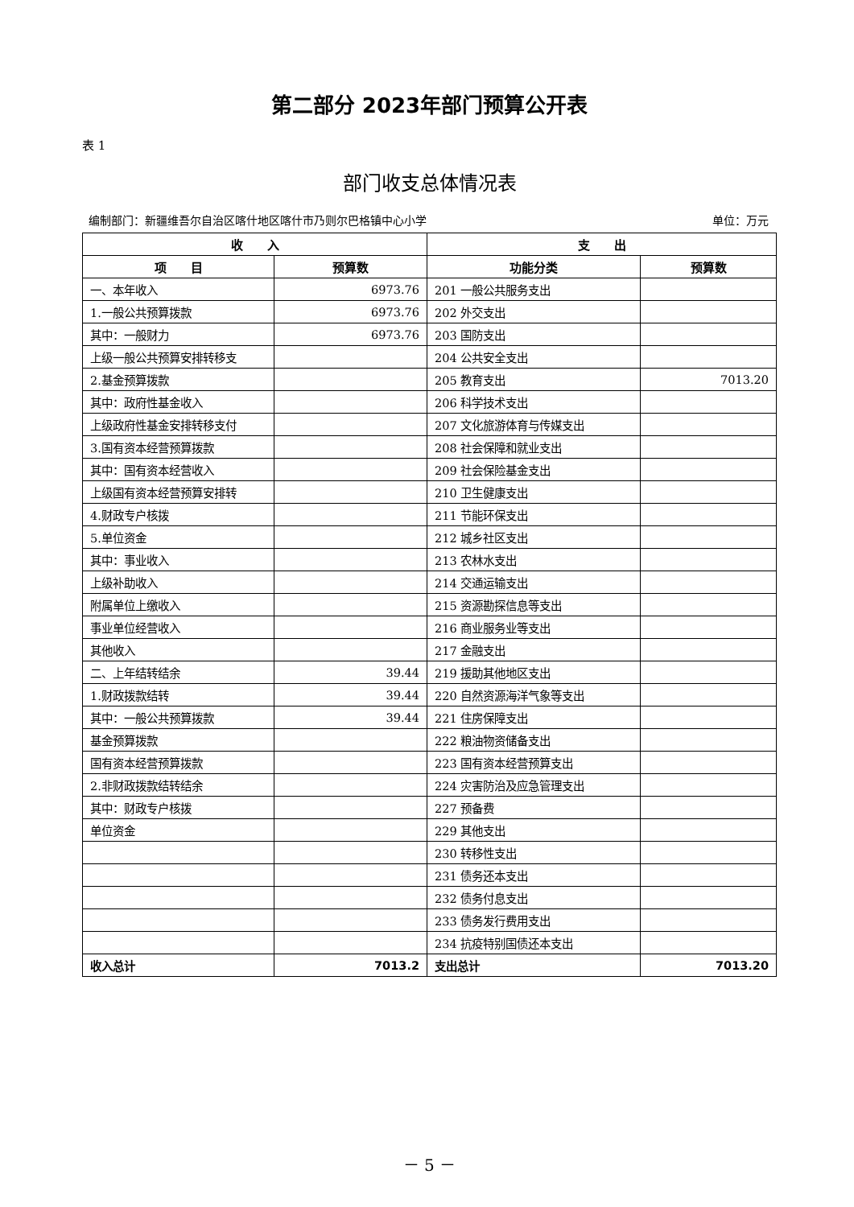第二部分 2023年部门预算公开表
表 1
部门收支总体情况表
编制部门：新疆维吾尔自治区喀什地区喀什市乃则尔巴格镇中心小学 单位：万元
| 收 入 | | 支 出 | |
| --- | --- | --- | --- |
| 项 目 | 预算数 | 功能分类 | 预算数 |
| 一、本年收入 | 6973.76 | 201 一般公共服务支出 | |
| 1.一般公共预算拨款 | 6973.76 | 202 外交支出 | |
| 其中：一般财力 | 6973.76 | 203 国防支出 | |
| 上级一般公共预算安排转移支 | | 204 公共安全支出 | |
| 2.基金预算拨款 | | 205 教育支出 | 7013.20 |
| 其中：政府性基金收入 | | 206 科学技术支出 | |
| 上级政府性基金安排转移支付 | | 207 文化旅游体育与传媒支出 | |
| 3.国有资本经营预算拨款 | | 208 社会保障和就业支出 | |
| 其中：国有资本经营收入 | | 209 社会保险基金支出 | |
| 上级国有资本经营预算安排转 | | 210 卫生健康支出 | |
| 4.财政专户核拨 | | 211 节能环保支出 | |
| 5.单位资金 | | 212 城乡社区支出 | |
| 其中：事业收入 | | 213 农林水支出 | |
| 上级补助收入 | | 214 交通运输支出 | |
| 附属单位上缴收入 | | 215 资源勘探信息等支出 | |
| 事业单位经营收入 | | 216 商业服务业等支出 | |
| 其他收入 | | 217 金融支出 | |
| 二、上年结转结余 | 39.44 | 219 援助其他地区支出 | |
| 1.财政拨款结转 | 39.44 | 220 自然资源海洋气象等支出 | |
| 其中：一般公共预算拨款 | 39.44 | 221 住房保障支出 | |
| 基金预算拨款 | | 222 粮油物资储备支出 | |
| 国有资本经营预算拨款 | | 223 国有资本经营预算支出 | |
| 2.非财政拨款结转结余 | | 224 灾害防治及应急管理支出 | |
| 其中：财政专户核拨 | | 227 预备费 | |
| 单位资金 | | 229 其他支出 | |
| | | 230 转移性支出 | |
| | | 231 债务还本支出 | |
| | | 232 债务付息支出 | |
| | | 233 债务发行费用支出 | |
| | | 234 抗疫特别国债还本支出 | |
| 收入总计 | 7013.2 | 支出总计 | 7013.20 |
－ 5 －